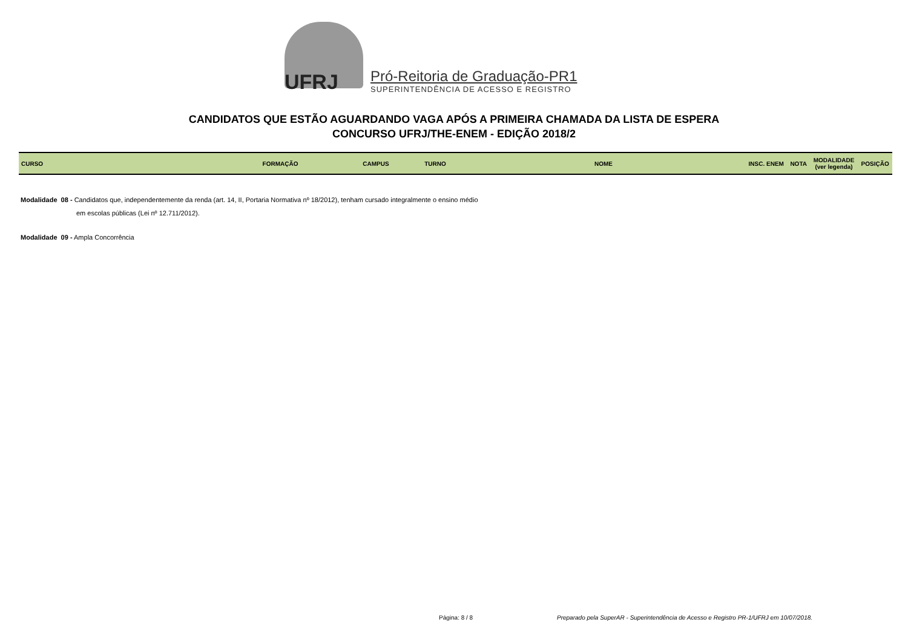UFRJ
Pró-Reitoria de Graduação-PR1
SUPERINTENDÊNCIA DE ACESSO E REGISTRO
CANDIDATOS QUE ESTÃO AGUARDANDO VAGA APÓS A PRIMEIRA CHAMADA DA LISTA DE ESPERA
CONCURSO UFRJ/THE-ENEM - EDIÇÃO 2018/2
| CURSO | FORMAÇÃO | CAMPUS | TURNO | NOME | INSC. ENEM | NOTA | MODALIDADE (ver legenda) | POSIÇÃO |
| --- | --- | --- | --- | --- | --- | --- | --- | --- |
Modalidade 08 - Candidatos que, independentemente da renda (art. 14, II, Portaria Normativa nº 18/2012), tenham cursado integralmente o ensino médio
em escolas públicas (Lei nº 12.711/2012).
Modalidade 09 - Ampla Concorrência
Página: 8 / 8
Preparado pela SuperAR - Superintendência de Acesso e Registro PR-1/UFRJ em 10/07/2018.